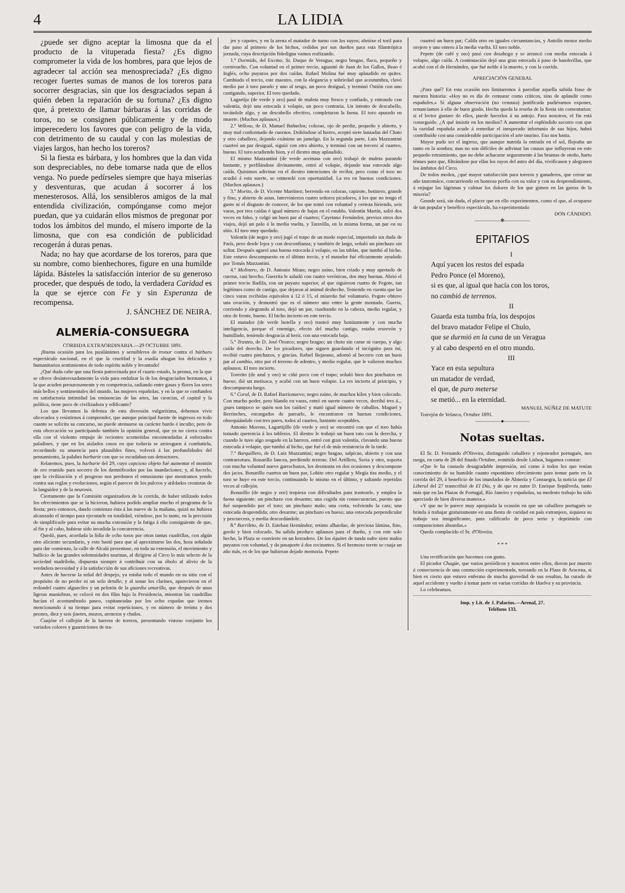4 LA LIDIA
¿puede ser digno aceptar la limosna que da el producto de la vituperada fiesta? ¿Es digno comprometer la vida de los hombres, para que lejos de agradecer tal acción sea menospreciada? ¿Es digno recoger fuertes sumas de manos de los toreros para socorrer desgracias, sin que los desgraciados sepan á quién deben la reparación de su fortuna? ¿Es digno que, á pretexto de llamar bárbaras á las corridas de toros, no se consignen públicamente y de modo imperecedero los favores que con peligro de la vida, con detrimento de su caudal y con las molestias de viajes largos, han hecho los toreros?
Si la fiesta es bárbara, y los hombres que la dan vida son despreciables, no debe tomarse nada que de ellos venga. No puede pedírseles siempre que haya miserias y desventuras, que acudan á socorrer á los menesterosos. Allá, los sensibleros amigos de la mal entendida civilización, compónganse como mejor puedan, que ya cuidarán ellos mismos de pregonar por todos los ámbitos del mundo, el mísero importe de la limosna, que con esa condición de publicidad recogerán á duras penas.
Nada; no hay que acordarse de los toreros, para que su nombre, como bienhechores, figure en una humilde lápida. Básteles la satisfacción interior de su generoso proceder, que después de todo, la verdadera Caridad es la que se ejerce con Fe y sin Esperanza de recompensa.
J. SÁNCHEZ DE NEIRA.
ALMERÍA-CONSUEGRA
CORRIDA EXTRAORDINARIA.—29 OCTUBRE 1891.
¡Buena ocasión para los pusilánimes y sensibleros de tronar contra el bárbaro espectáculo nacional, en el que la crueldad y la osadía ahogan los delicados y humanitarios sentimientos de todo espíritu noble y levantado!
¿Qué duda cabe que una fiesta patrocinada por el cuarto estado, la prensa, en la que se ofrece desinteresadamente la vida para endulzar la de los desgraciados hermanos, á la que acuden presurosamente y en competencia, radiando entre gasas y flores los seres más bellos y sentimentales del mundo, las mujeres españolas; y en la que se confunden en satisfactoria intimidad las eminencias de las artes, las ciencias, el capital y la política, tiene poco de civilizadora y edificante?
Los que llevamos la defensa de esta diversión vulgarísima, debemos vivir obcecados y resistirnos á comprender, que aunque principal fuente de ingresos en todo cuanto se solicita su concurso, no puede atenuarse su carácter burdo é inculto; pero de esta obcecación va participando también la opinión general, que ya no cierra contra ella con el violento empuje de recientes acometidas encomendadas á esforzados paladines, y que en los aislados casos en que todavía se arriesguen á combatirla, recordando su anuencia para plausibles fines, volverá á las profundidades del pensamiento, la palabra barbarie con que se escudaban sus detractores.
Relatemos, pues, la barbarie del 29, cuyo capcioso objeto fué aumentar el montón de oro reunido para socorro de los damnificados por las inundaciones; y, al hacerlo, que la civilización y el progreso nos perdonen el entusiasmo que mostramos yendo contra sus reglas y evoluciones, según el parecer de los pulcros y atildados cronistas de la languidez y de la neurosis.
Ciertamente que la Comisión organizadora de la corrida, de haber utilizado todos los ofrecimientos que se la hicieron, hubiera podido ampliar mucho el programa de la fiesta; pero entonces, dando comienzo ésta á las nueve de la mañana, quizá no hubiera alcanzado el tiempo para ejecutarle en totalidad, viéndose, por lo tanto, en la precisión de simplificarle para evitar su mucha extensión y la fatiga á ello consiguiente de que, al fin y al cabo, hubiese sido invadida la concurrencia.
Quedó, pues, acordada la lidia de ocho toros por otras tantas cuadrillas, con algún otro aliciente secundario, y esto bastó para que al aproximarse las dos, hora señalada para dar comienzo, la calle de Alcalá presentase, en toda su extensión, el movimiento y bullicio de las grandes solemnidades taurinas, al dirigirse al Circo lo más selecto de la sociedad madrileña, dispuesta siempre á contribuir con su óbolo al alivio de la verdadera necesidad y á la satisfacción de sus aficiones recreativas.
Antes de hacerse la señal del despejo, ya estaba todo el mundo en su sitio con el propósito de no perder ni un solo detalle; y al sonar los clarines, aparecieron en el redondel cuatro alguaciles y un pelotón de la guardia amarilla, que después de unas ligeras maniobras, se colocó en dos filas bajo la Presidencia, mientras las cuadrillas hacían el acostumbrado paseo, capitaneadas por los ocho espadas que iremos mencionando á su tiempo para evitar repeticiones, y en número de treinta y dos peones, diez y seis jinetes, mozos, areneros y chulos.
Cuajóse el callejón de la barrera de toreros, presentando vistoso conjunto los variados colores y guarniciones de tra-
jes y capotes, y en la arena el matador de turno con los suyos; abrióse el toril para dar paso al primero de los bichos, cedidos por sus dueños para esta filantrópica jornada, cuya descripción fidedigna vamos realizando.
1.º Dormido, del Excmo. Sr. Duque de Veragua; negro bragao, flaco, pequeño y cornivuelto. Con voluntad en el primer tercio, aguantó de Juan de los Gallos, Beao é Inglés, ocho puyazos por dos caídas. Rafael Molina fué muy aplaudido en quites. Cambiado el tercio, este maestro, con la elegancia y sobriedad que acostumbra, clavó medio par á toro parado y uno al sesgo, un poco desigual, y terminó Ostión con uno castigando, superior. El toro quedado.
Lagartijo (de verde y oro) pasó de muleta muy fresco y confiado, y entrando con valentía, dejó una estocada á volapie, un poco contraria. Un intento de descabello, tocándole algo, y un descabello efectivo, completaron la faena. El toro apurado en muerte. (Muchos aplausos.)
2.º Velloso, de D. Manuel Bañuelos; colorao, ojo de perdiz, pequeño y abierto, y muy mal conformado de cuernos. Doliéndose al hierro, aceptó siete lanzadas del Chato y otro caballero, dejando exánime un jamelgo. En la segunda parte, Luis Mazzantini cuarteó un par desigual, siguió con otro abierto, y terminó con un tercero al cuarteo, bueno. El toro acudiendo bien, y el diestro muy aplaudido.
El mismo Mazzantini (de verde aceituna con oro) trabajó de muleta parando bastante, y perfilándose divinamente, entró al volapie, dejando una estocada algo caída. Quisimos adivinar en el diestro intenciones de recibir, pero como el toro no acudió á esta suerte, se enmendó con oportunidad. La res en buenas condiciones. (Muchos aplausos.)
3.º Morito, de D. Vicente Martínez; berrendo en colorao, capirote, botinero, grande y fino, y abierto de astas. Intervinieron cuatro señores picadores, á los que no tengo el gusto ni el disgusto de conocer, de los que tomó con voluntad y certeza hiriendo, seis varas, por tres caídas é igual número de bajas en el establo. Valentín Martín, salió dos veces en falso, y colgó un buen par al cuarteo; Cayetano Fernández, previos otros dos viajes, dejó un palo á la media vuelta, y Taravilla, en la misma forma, un par en su sitio. El toro muy quedado.
Valentín (de negro y oro) jugó el trapo de un modo especial, importado sin duda de París, pero desde lejos y con desconfianza; y también de largo, señaló un pinchazo sin soltar. Después agarró una buena estocada á volapie, en las tablas, que tumbó al bicho. Este estuvo descompuesto en el último tercio, y el matador fué eficazmente ayudado por Tomás Mazzantini.
4.º Molinero, de D. Antonio Miura; negro zaino, bien criado y muy apretado de cuerna, casi brocho. Guerrita le saludó con cuatro verónicas, dos muy buenas. Abrió el primer tercio Badila, con un puyazo superior, al que siguieron cuatro de Pegote, tan legítimos como de castigo, que dejaron al animal deshecho. Teniendo en cuenta que las cinco varas recibidas equivalen á 12 ó 15, el miureño fué voluntario. Pegote obtuvo una ovación, y demostró que es el número uno entre la gente montada. Guerra, corriendo y alegrando al toro, dejó un par, cuadrando en la cabeza, medio regular, y otro de frente, bueno. El bicho incierto en este tercio.
El matador (de verde botella y oro) trasteó muy bonitamente y con mucha inteligencia, porque el enemigo, efecto del mucho castigo, estaba reservón y humillado, teniendo desgracia al herir, con una estocada baja.
5.º Trasteo, de D. José Orozco; negro bragao; un choto sin carne ni cuerpo, y algo caído del derecho. De los picadores, que siguen guardando el incógnito para mí, recibió cuatro pinchazos, y gracias. Rafael Bejarano, adornó al becerro con un buen par al cambio, otro por el terreno de adentro, y medio regular, que le valieron muchos aplausos. El toro incierto.
Torerito (de azul y oro) se ciñó poco con el trapo; señaló bien dos pinchazos en hueso; dió un metisaca, y acabó con un buen volapie. La res incierta al principio, y descompuesta luego.
6.º Coral, de D. Rafael Barrionuevo; negro zaino, de muchos kilos y bien colocado. Con mucho poder, pero blando en varas, entró en suerte cuatro veces, derribó tres á... ¡pues tampoco se quién son los caídos! y mató igual número de caballos. Maguel y Berrinches, encargados de parearle, le encontraron en buenas condiciones, obsequiándole con tres pares, todos al cuarteo, bastante aceptables.
Antonio Moreno, Lagartijillo (de verde y oro) se encontró con que el toro había tomado querencia á los tableros. El diestro le trabajó un buen rato con la derecha, y cuando le tuvo algo sesgado en la barrera, entró con gran valentía, clavando una buena estocada á volapie, que tumbó al bicho, que fué el de más resistencia de la tarde.
7.º Barquillero, de D. Luis Mazzantini; negro bragao, salpicao, abierto y con una contrarrotura. Bonarillo lancea, perdiendo terreno. Del Artillero, Soria y otro, soporta con mucha voluntad nueve garrochazos, los desmonta en dos ocasiones y descompone dos jacos. Bonarillo cuartea un buen par, Lobito otro regular y Megía tira medio, y el toro se huye en este tercio, continuando lo mismo en el último, y saltando repetidas veces al callejón.
Bonarillo (de negro y oro) tropieza con dificultades para trastearle, y emplea la faena siguiente: un pinchazo con desarme; una cogida sin consecuencias, puesto que fué suspendido por el toro; un pinchazo malo; una corta, volviendo la cara; una estocada desprendida; otro desarme; un pinchazo en hueso; una estocada perpendicular y pescuecera, y media descordándole.
8.º Barrileto, de D. Esteban Hernández; retinto albardao, de preciosa lámina, fino, gordo y bien colocado. Su salida produce aplausos para el dueño, y con este solo hecho, la Plaza se convierte en un herradero. De los équites de tanda sufre siete malos puyazos con voluntad, y da pasaporte á dos rocinantes. Si el hermoso torete se cuaja un año más, es de los que hubieran dejado memoria. Pepete
cuarteó un buen par; Califa otro en iguales circunstancias, y Antolín menor medio orejero y uno entero á la media vuelta. El toro noble.
Pepete (de café y oro) pasó con desahogo y se arrancó con media estocada á volapie, algo caída. A continuación dejó una gran estocada á paso de banderillas, que acabó con el de Hernández, que fué noble á la muerte, y con la corrida.
APRECIACIÓN GENERAL
¿Para qué? En esta ocasión nos limitaremos á parodiar aquella sabida frase de nuestra historia: «Hoy no es día de censurar como críticos, sino de aplaudir como españoles.» Si alguna observación (no censura) justificada pudiéramos exponer, renunciamos á ello de buen grado. Hecha queda la reseña de la fiesta sin comentarios: si el lector gustare de ellos, puede hacerlos á su antojo. Para nosotros, el fin está conseguido. ¿A qué insistir en los medios? A aumentar el espléndido socorro con que la caridad española acude á remediar el inesperado infortunio de sus hijos, habrá contribuído con una considerable participación el arte taurino. Eso nos basta.
Mayor pudo ser el ingreso, que aunque nutrida la entrada en el sol, flojeaba un tanto en la sombra; mas no son difíciles de adivinar las causas que influyeran en este pequeño retraimiento, que no debe achacarse seguramente á las brumas de otoño, harto ténues para que, filtrándose por ellas los rayos del astro del día, vivificasen y alegrasen los ámbitos del Circo.
De todos modos, ¿qué mayor satisfacción para toreros y ganaderos, que cerrar un año tauromáco, concurriendo en honrosa porfía con su valor y con su desprendimiento, á enjugar las lágrimas y calmar los dolores de los que gimen en las garras de la miseria?
Grande será, sin duda, el placer que en ello experimenten, como el que, al ocuparse de tan popular y benéfico espectáculo, ha experimentado
DON CÁNDIDO.
—————✻—————
EPITAFIOS
I
Aquí yacen los restos del espada
Pedro Ponce (el Moreno),
si es que, al igual que hacía con los toros,
no cambió de terrenos.
II
Guarda esta tumba fría, los despojos
del bravo matador Felipe el Chulo,
que se durmió en la cuna de un Veragua
y al cabo despertó en el otro mundo.
III
Yace en esta sepultura
un matador de verdad,
el que, de puro meterse
se metió... en la eternidad.
MANUEL NÚÑEZ DE MATUTE
Torrejón de Velasco, Octubre 1891.
—————●—————
Notas sueltas.
El Sr. D. Fernando d'Oliveira, distinguido caballero y rejoneador portugués, nos ruega, en carta de 28 del finado Octubre, remitida desde Lisboa, hagamos constar:
«Que le ha causado desagradable impresión, así como á todos los que tenían conocimiento de su humilde cuanto espontáneo ofrecimiento para tomar parte en la corrida del 29, á beneficio de los inundados de Almería y Consuegra, la noticia que El Liberal del 27 transcribió de El Día, y de que es autor D. Enrique Sepúlveda, tanto más que en las Plazas de Portugal, Río Janeiro y españolas, su modesto trabajo ha sido apreciado de bien diversa manera.»
«Y que no le parece muy apropiada la ocasión en que un caballero portugués se brinda á trabajar gratuitamente en una fiesta de caridad en país extranjero, siquiera su trabajo sea insignificante, para calificarlo de poco serio y deprimirlo con comparaciones absurdas.»
Queda complacido el Sr. d'Oliveira.
* * *
Una rectificación que hacemos con gusto.
El picador Chagüe, que varios periódicos y nosotros entre ellos, dieron por muerto á consecuencia de una conmoción experimentada, toreando en la Plaza de Aracena, si bien es cierto que estuvo enfermo de mucha gravedad de sus resultas, ha curado de aquel accidente y vuelto á tomar parte en varias corridas de Huelva y su provincia.
Lo celebramos.
Imp. y Lit. de J. Palacios.—Arenal, 27.
Teléfono 133.